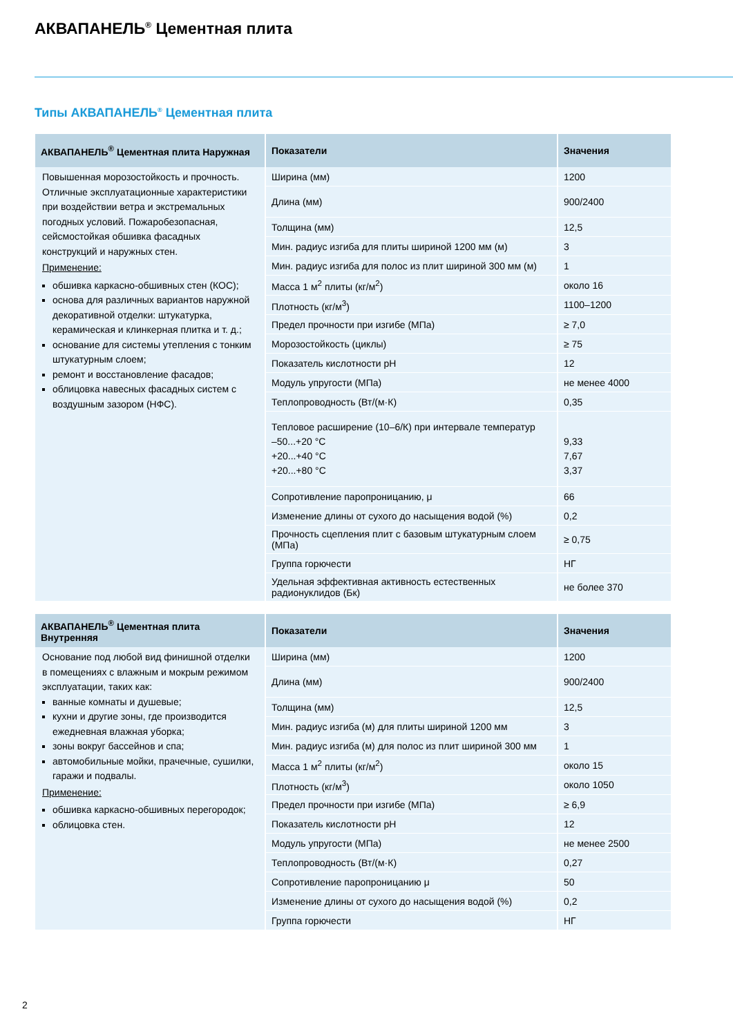АКВАПАНЕЛЬ<sup>®</sup> Цементная плита
Типы АКВАПАНЕЛЬ<sup>®</sup> Цементная плита
| АКВАПАНЕЛЬ<sup>®</sup> Цементная плита Наружная | Показатели | Значения |
| --- | --- | --- |
| Повышенная морозостойкость и прочность. Отличные эксплуатационные характеристики при воздействии ветра и экстремальных погодных условий. Пожаробезопасная, сейсмостойкая обшивка фасадных конструкций и наружных стен. Применение: обшивка каркасно-обшивных стен (КОС); основа для различных вариантов наружной декоративной отделки: штукатурка, керамическая и клинкерная плитка и т. д.; основание для системы утепления с тонким штукатурным слоем; ремонт и восстановление фасадов; облицовка навесных фасадных систем с воздушным зазором (НФС). | Ширина (мм) | 1200 |
| | Длина (мм) | 900/2400 |
| | Толщина (мм) | 12,5 |
| | Мин. радиус изгиба для плиты шириной 1200 мм (м) | 3 |
| | Мин. радиус изгиба для полос из плит шириной 300 мм (м) | 1 |
| | Масса 1 м<sup>2</sup> плиты (кг/м<sup>2</sup>) | около 16 |
| | Плотность (кг/м<sup>3</sup>) | 1100–1200 |
| | Предел прочности при изгибе (МПа) | ≥ 7,0 |
| | Морозостойкость (циклы) | ≥ 75 |
| | Показатель кислотности pH | 12 |
| | Модуль упругости (МПа) | не менее 4000 |
| | Теплопроводность (Вт/(м·К) | 0,35 |
| | Тепловое расширение (10–6/К) при интервале температур –50...+20 °С +20...+40 °С +20...+80 °С | 9,33 7,67 3,37 |
| | Сопротивление паропроницанию, μ | 66 |
| | Изменение длины от сухого до насыщения водой (%) | 0,2 |
| | Прочность сцепления плит с базовым штукатурным слоем (МПа) | ≥ 0,75 |
| | Группа горючести | НГ |
| | Удельная эффективная активность естественных радионуклидов (Бк) | не более 370 |
| АКВАПАНЕЛЬ<sup>®</sup> Цементная плита Внутренняя | Показатели | Значения |
| --- | --- | --- |
| Основание под любой вид финишной отделки в помещениях с влажным и мокрым режимом эксплуатации, таких как: ванные комнаты и душевые; кухни и другие зоны, где производится ежедневная влажная уборка; зоны вокруг бассейнов и спа; автомобильные мойки, прачечные, сушилки, гаражи и подвалы. Применение: обшивка каркасно-обшивных перегородок; облицовка стен. | Ширина (мм) | 1200 |
| | Длина (мм) | 900/2400 |
| | Толщина (мм) | 12,5 |
| | Мин. радиус изгиба (м) для плиты шириной 1200 мм | 3 |
| | Мин. радиус изгиба (м) для полос из плит шириной 300 мм | 1 |
| | Масса 1 м<sup>2</sup> плиты (кг/м<sup>2</sup>) | около 15 |
| | Плотность (кг/м<sup>3</sup>) | около 1050 |
| | Предел прочности при изгибе (МПа) | ≥ 6,9 |
| | Показатель кислотности pH | 12 |
| | Модуль упругости (МПа) | не менее 2500 |
| | Теплопроводность (Вт/(м·К) | 0,27 |
| | Сопротивление паропроницанию μ | 50 |
| | Изменение длины от сухого до насыщения водой (%) | 0,2 |
| | Группа горючести | НГ |
2